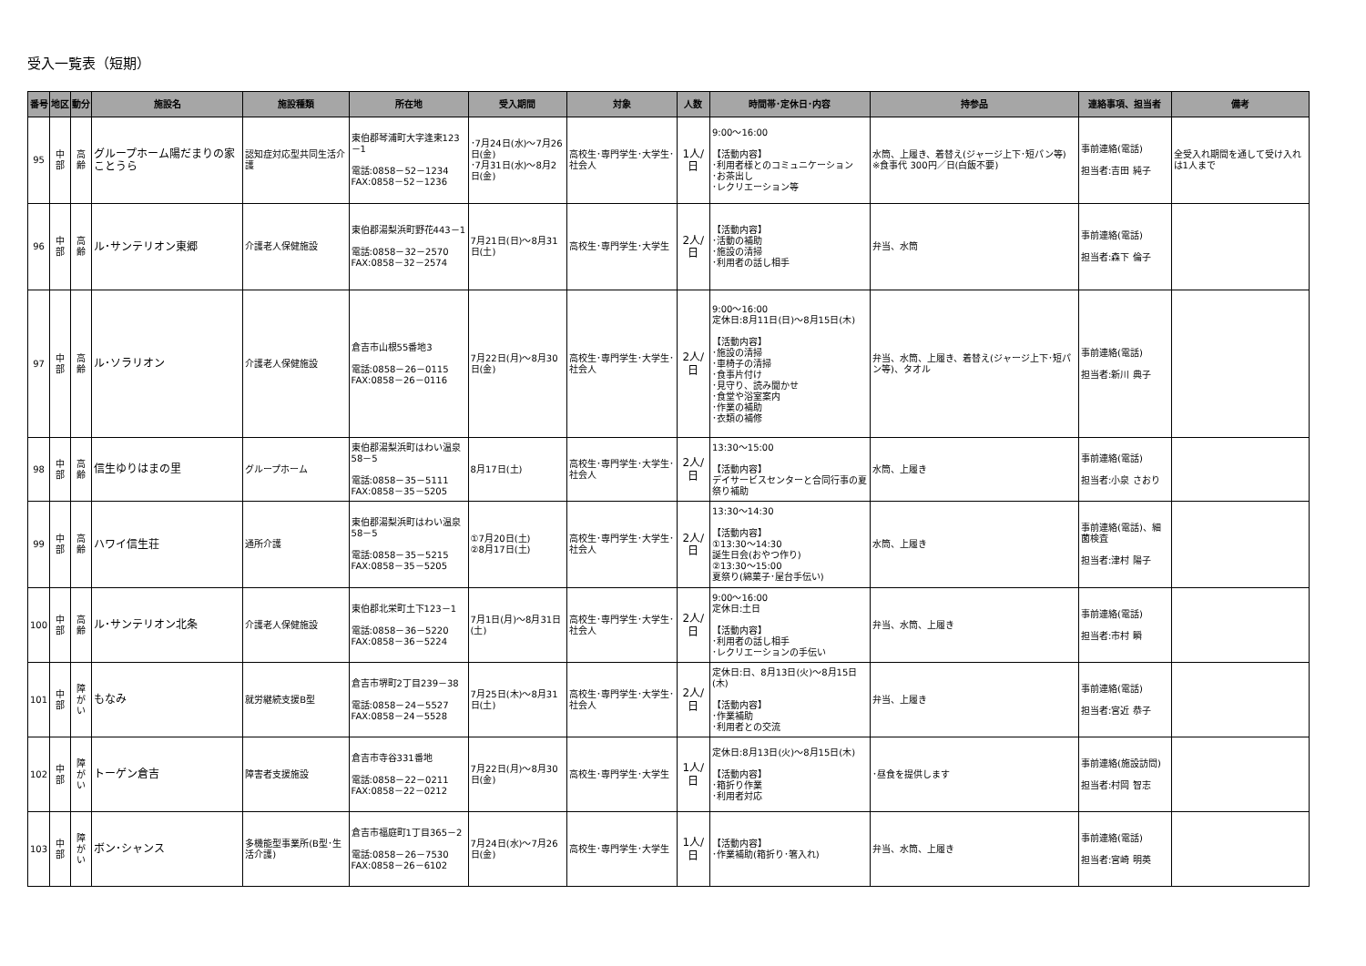受入一覧表（短期）
| 番号 | 地区 | 動分 | 施設名 | 施設種類 | 所在地 | 受入期間 | 対象 | 人数 | 時間帯･定休日･内容 | 持参品 | 連絡事項、担当者 | 備考 |
| --- | --- | --- | --- | --- | --- | --- | --- | --- | --- | --- | --- | --- |
| 95 | 中 部 | 高 齢 | グループホーム陽だまりの家ことうら | 認知症対応型共同生活介護 | 東伯郡琴浦町大字逢束123－1 電話:0858－52－1234 FAX:0858－52－1236 | ･7月24日(水)～7月26日(金) ･7月31日(水)～8月2日(金) | 高校生･専門学生･大学生･社会人 | 1人/日 | 9:00～16:00 【活動内容】 ･利用者様とのコミュニケーション ･お茶出し ･レクリエーション等 | 水筒、上履き、着替え(ジャージ上下･短パン等) ※食事代 300円／日(白飯不要) | 事前連絡(電話) 担当者:吉田 純子 | 全受入れ期間を通して受け入れは1人まで |
| 96 | 中 部 | 高 齢 | ル･サンテリオン東郷 | 介護老人保健施設 | 東伯郡湯梨浜町野花443－1 電話:0858－32－2570 FAX:0858－32－2574 | 7月21日(日)～8月31日(土) | 高校生･専門学生･大学生 | 2人/日 | 【活動内容】 ･活動の補助 ･施設の清掃 ･利用者の話し相手 | 弁当、水筒 | 事前連絡(電話) 担当者:森下 倫子 | |
| 97 | 中 部 | 高 齢 | ル･ソラリオン | 介護老人保健施設 | 倉吉市山根55番地3 電話:0858－26－0115 FAX:0858－26－0116 | 7月22日(月)～8月30日(金) | 高校生･専門学生･大学生･社会人 | 2人/日 | 9:00～16:00 定休日:8月11日(日)～8月15日(木) 【活動内容】 ･施設の清掃 ･車椅子の清掃 ･食事片付け ･見守り、読み聞かせ ･食堂や浴室案内 ･作業の補助 ･衣類の補修 | 弁当、水筒、上履き、着替え(ジャージ上下･短パン等)、タオル | 事前連絡(電話) 担当者:新川 典子 | |
| 98 | 中 部 | 高 齢 | 信生ゆりはまの里 | グループホーム | 東伯郡湯梨浜町はわい温泉58－5 電話:0858－35－5111 FAX:0858－35－5205 | 8月17日(土) | 高校生･専門学生･大学生･社会人 | 2人/日 | 13:30～15:00 【活動内容】 デイサービスセンターと合同行事の夏祭り補助 | 水筒、上履き | 事前連絡(電話) 担当者:小泉 さおり | |
| 99 | 中 部 | 高 齢 | ハワイ信生荘 | 通所介護 | 東伯郡湯梨浜町はわい温泉58－5 電話:0858－35－5215 FAX:0858－35－5205 | ①7月20日(土) ②8月17日(土) | 高校生･専門学生･大学生･社会人 | 2人/日 | 13:30～14:30 【活動内容】 ①13:30～14:30 誕生日会(おやつ作り) ②13:30～15:00 夏祭り(綿菓子･屋台手伝い) | 水筒、上履き | 事前連絡(電話)、細菌検査 担当者:津村 陽子 | |
| 100 | 中 部 | 高 齢 | ル･サンテリオン北条 | 介護老人保健施設 | 東伯郡北栄町土下123－1 電話:0858－36－5220 FAX:0858－36－5224 | 7月1日(月)～8月31日(土) | 高校生･専門学生･大学生･社会人 | 2人/日 | 9:00～16:00 定休日:土日 【活動内容】 ･利用者の話し相手 ･レクリエーションの手伝い | 弁当、水筒、上履き | 事前連絡(電話) 担当者:市村 瞬 | |
| 101 | 中 部 | 障 が い | もなみ | 就労継続支援B型 | 倉吉市堺町2丁目239－38 電話:0858－24－5527 FAX:0858－24－5528 | 7月25日(木)～8月31日(土) | 高校生･専門学生･大学生･社会人 | 2人/日 | 定休日:日、8月13日(火)～8月15日(木) 【活動内容】 ･作業補助 ･利用者との交流 | 弁当、上履き | 事前連絡(電話) 担当者:宮近 恭子 | |
| 102 | 中 部 | 障 が い | トーゲン倉吉 | 障害者支援施設 | 倉吉市寺谷331番地 電話:0858－22－0211 FAX:0858－22－0212 | 7月22日(月)～8月30日(金) | 高校生･専門学生･大学生 | 1人/日 | 定休日:8月13日(火)～8月15日(木) 【活動内容】 ･箱折り作業 ･利用者対応 | ･昼食を提供します | 事前連絡(施設訪問) 担当者:村岡 智志 | |
| 103 | 中 部 | 障 が い | ボン･シャンス | 多機能型事業所(B型･生活介護) | 倉吉市福庭町1丁目365－2 電話:0858－26－7530 FAX:0858－26－6102 | 7月24日(水)～7月26日(金) | 高校生･専門学生･大学生 | 1人/日 | 【活動内容】 ･作業補助(箱折り･箸入れ) | 弁当、水筒、上履き | 事前連絡(電話) 担当者:宮崎 明英 | |